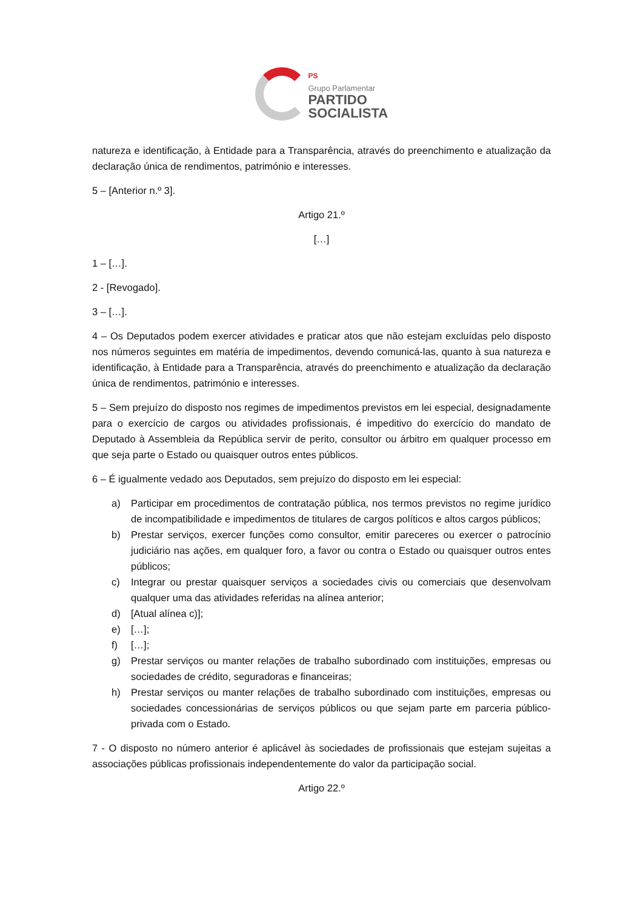PS
Grupo Parlamentar
PARTIDO
SOCIALISTA
natureza e identificação, à Entidade para a Transparência, através do preenchimento e atualização da declaração única de rendimentos, património e interesses.
5 – [Anterior n.º 3].
Artigo 21.º
[…]
1 – […].
2 - [Revogado].
3 – […].
4 – Os Deputados podem exercer atividades e praticar atos que não estejam excluídas pelo disposto nos números seguintes em matéria de impedimentos, devendo comunicá-las, quanto à sua natureza e identificação, à Entidade para a Transparência, através do preenchimento e atualização da declaração única de rendimentos, património e interesses.
5 – Sem prejuízo do disposto nos regimes de impedimentos previstos em lei especial, designadamente para o exercício de cargos ou atividades profissionais, é impeditivo do exercício do mandato de Deputado à Assembleia da República servir de perito, consultor ou árbitro em qualquer processo em que seja parte o Estado ou quaisquer outros entes públicos.
6 – É igualmente vedado aos Deputados, sem prejuízo do disposto em lei especial:
a) Participar em procedimentos de contratação pública, nos termos previstos no regime jurídico de incompatibilidade e impedimentos de titulares de cargos políticos e altos cargos públicos;
b) Prestar serviços, exercer funções como consultor, emitir pareceres ou exercer o patrocínio judiciário nas ações, em qualquer foro, a favor ou contra o Estado ou quaisquer outros entes públicos;
c) Integrar ou prestar quaisquer serviços a sociedades civis ou comerciais que desenvolvam qualquer uma das atividades referidas na alínea anterior;
d) [Atual alínea c)];
e) […];
f) […];
g) Prestar serviços ou manter relações de trabalho subordinado com instituições, empresas ou sociedades de crédito, seguradoras e financeiras;
h) Prestar serviços ou manter relações de trabalho subordinado com instituições, empresas ou sociedades concessionárias de serviços públicos ou que sejam parte em parceria público-privada com o Estado.
7 - O disposto no número anterior é aplicável às sociedades de profissionais que estejam sujeitas a associações públicas profissionais independentemente do valor da participação social.
Artigo 22.º